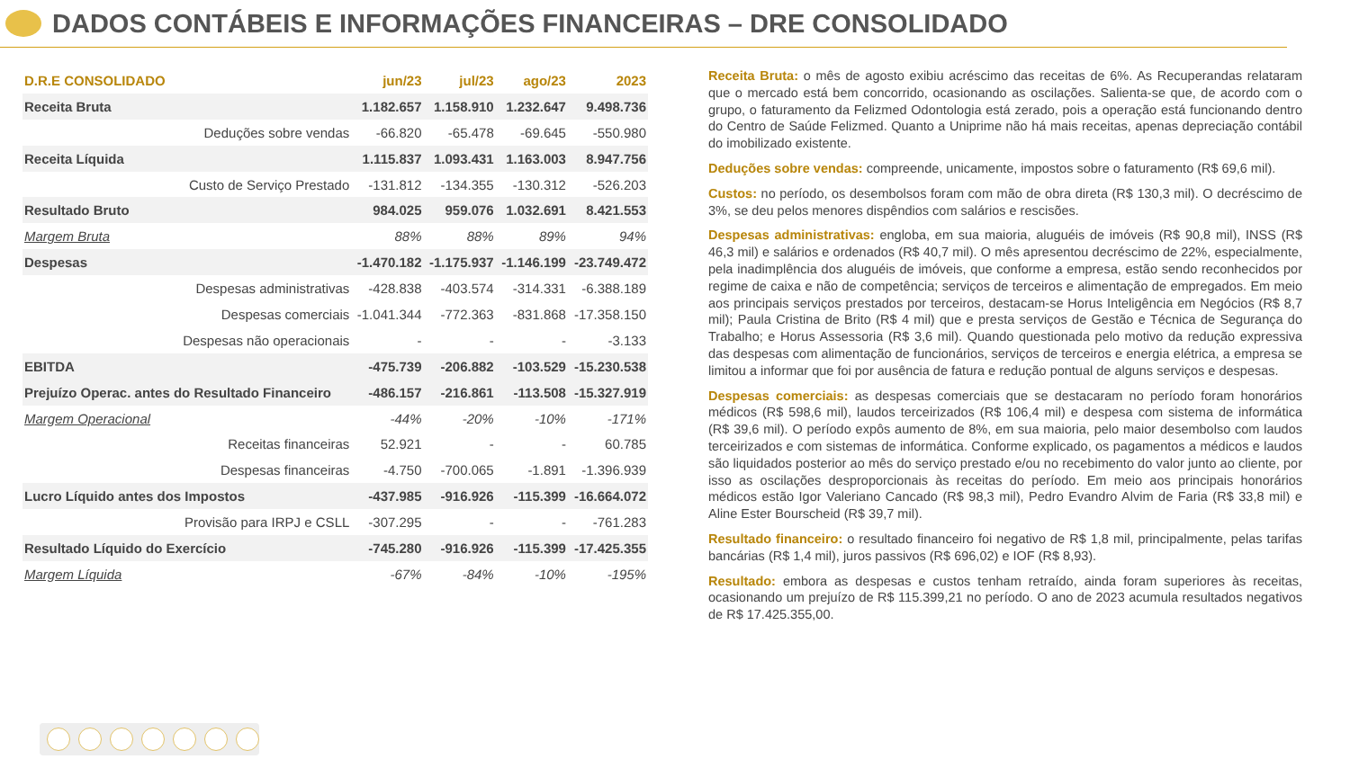DADOS CONTÁBEIS E INFORMAÇÕES FINANCEIRAS – DRE CONSOLIDADO
| D.R.E CONSOLIDADO | jun/23 | jul/23 | ago/23 | 2023 |
| --- | --- | --- | --- | --- |
| Receita Bruta | 1.182.657 | 1.158.910 | 1.232.647 | 9.498.736 |
| Deduções sobre vendas | -66.820 | -65.478 | -69.645 | -550.980 |
| Receita Líquida | 1.115.837 | 1.093.431 | 1.163.003 | 8.947.756 |
| Custo de Serviço Prestado | -131.812 | -134.355 | -130.312 | -526.203 |
| Resultado Bruto | 984.025 | 959.076 | 1.032.691 | 8.421.553 |
| Margem Bruta | 88% | 88% | 89% | 94% |
| Despesas | -1.470.182 | -1.175.937 | -1.146.199 | -23.749.472 |
| Despesas administrativas | -428.838 | -403.574 | -314.331 | -6.388.189 |
| Despesas comerciais | -1.041.344 | -772.363 | -831.868 | -17.358.150 |
| Despesas não operacionais | - | - | - | -3.133 |
| EBITDA | -475.739 | -206.882 | -103.529 | -15.230.538 |
| Prejuízo Operac. antes do Resultado Financeiro | -486.157 | -216.861 | -113.508 | -15.327.919 |
| Margem Operacional | -44% | -20% | -10% | -171% |
| Receitas financeiras | 52.921 | - | - | 60.785 |
| Despesas financeiras | -4.750 | -700.065 | -1.891 | -1.396.939 |
| Lucro Líquido antes dos Impostos | -437.985 | -916.926 | -115.399 | -16.664.072 |
| Provisão para IRPJ e CSLL | -307.295 | - | - | -761.283 |
| Resultado Líquido do Exercício | -745.280 | -916.926 | -115.399 | -17.425.355 |
| Margem Líquida | -67% | -84% | -10% | -195% |
Receita Bruta: o mês de agosto exibiu acréscimo das receitas de 6%. As Recuperandas relataram que o mercado está bem concorrido, ocasionando as oscilações. Salienta-se que, de acordo com o grupo, o faturamento da Felizmed Odontologia está zerado, pois a operação está funcionando dentro do Centro de Saúde Felizmed. Quanto a Uniprime não há mais receitas, apenas depreciação contábil do imobilizado existente.
Deduções sobre vendas: compreende, unicamente, impostos sobre o faturamento (R$ 69,6 mil).
Custos: no período, os desembolsos foram com mão de obra direta (R$ 130,3 mil). O decréscimo de 3%, se deu pelos menores dispêndios com salários e rescisões.
Despesas administrativas: engloba, em sua maioria, aluguéis de imóveis (R$ 90,8 mil), INSS (R$ 46,3 mil) e salários e ordenados (R$ 40,7 mil). O mês apresentou decréscimo de 22%, especialmente, pela inadimplência dos aluguéis de imóveis, que conforme a empresa, estão sendo reconhecidos por regime de caixa e não de competência; serviços de terceiros e alimentação de empregados. Em meio aos principais serviços prestados por terceiros, destacam-se Horus Inteligência em Negócios (R$ 8,7 mil); Paula Cristina de Brito (R$ 4 mil) que e presta serviços de Gestão e Técnica de Segurança do Trabalho; e Horus Assessoria (R$ 3,6 mil). Quando questionada pelo motivo da redução expressiva das despesas com alimentação de funcionários, serviços de terceiros e energia elétrica, a empresa se limitou a informar que foi por ausência de fatura e redução pontual de alguns serviços e despesas.
Despesas comerciais: as despesas comerciais que se destacaram no período foram honorários médicos (R$ 598,6 mil), laudos terceirizados (R$ 106,4 mil) e despesa com sistema de informática (R$ 39,6 mil). O período expôs aumento de 8%, em sua maioria, pelo maior desembolso com laudos terceirizados e com sistemas de informática. Conforme explicado, os pagamentos a médicos e laudos são liquidados posterior ao mês do serviço prestado e/ou no recebimento do valor junto ao cliente, por isso as oscilações desproporcionais às receitas do período. Em meio aos principais honorários médicos estão Igor Valeriano Cancado (R$ 98,3 mil), Pedro Evandro Alvim de Faria (R$ 33,8 mil) e Aline Ester Bourscheid (R$ 39,7 mil).
Resultado financeiro: o resultado financeiro foi negativo de R$ 1,8 mil, principalmente, pelas tarifas bancárias (R$ 1,4 mil), juros passivos (R$ 696,02) e IOF (R$ 8,93).
Resultado: embora as despesas e custos tenham retraído, ainda foram superiores às receitas, ocasionando um prejuízo de R$ 115.399,21 no período. O ano de 2023 acumula resultados negativos de R$ 17.425.355,00.